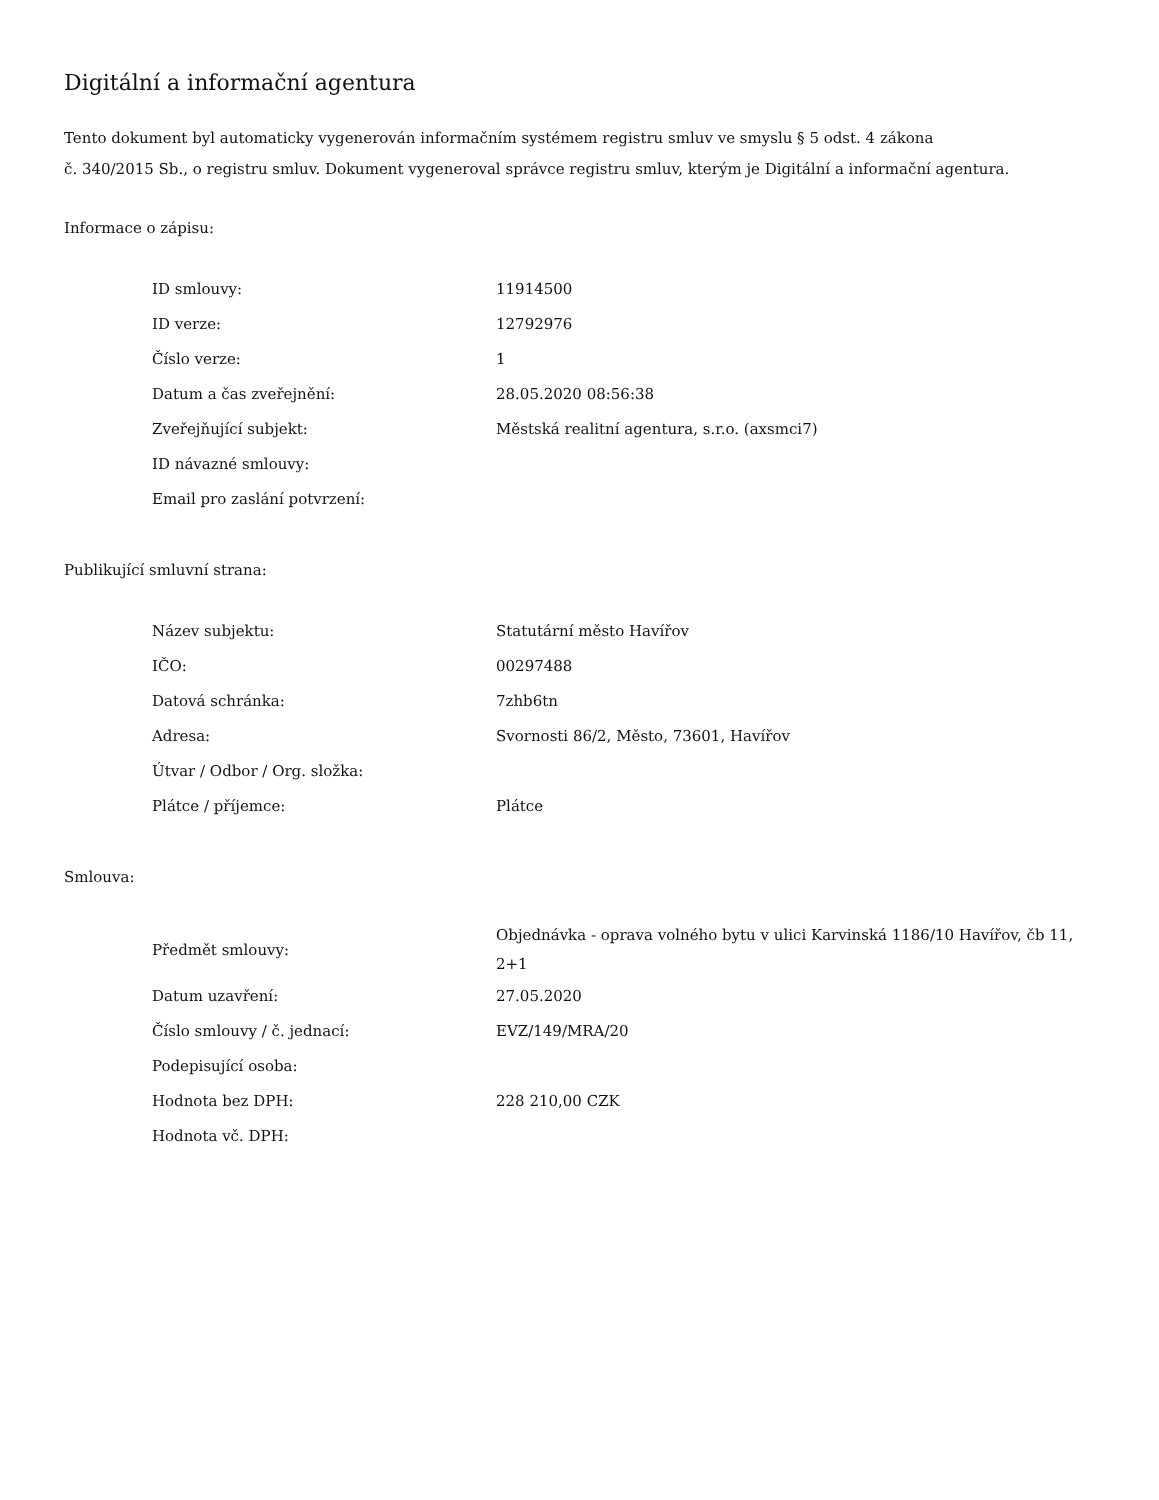Digitální a informační agentura
Tento dokument byl automaticky vygenerován informačním systémem registru smluv ve smyslu § 5 odst. 4 zákona
č. 340/2015 Sb., o registru smluv. Dokument vygeneroval správce registru smluv, kterým je Digitální a informační agentura.
Informace o zápisu:
| ID smlouvy: | 11914500 |
| ID verze: | 12792976 |
| Číslo verze: | 1 |
| Datum a čas zveřejnění: | 28.05.2020 08:56:38 |
| Zveřejňující subjekt: | Městská realitní agentura, s.r.o. (axsmci7) |
| ID návazné smlouvy: | |
| Email pro zaslání potvrzení: | |
Publikující smluvní strana:
| Název subjektu: | Statutární město Havířov |
| IČO: | 00297488 |
| Datová schránka: | 7zhb6tn |
| Adresa: | Svornosti 86/2, Město, 73601, Havířov |
| Útvar / Odbor / Org. složka: | |
| Plátce / příjemce: | Plátce |
Smlouva:
| Předmět smlouvy: | Objednávka - oprava volného bytu v ulici Karvinská 1186/10 Havířov, čb 11, 2+1 |
| Datum uzavření: | 27.05.2020 |
| Číslo smlouvy / č. jednací: | EVZ/149/MRA/20 |
| Podepisující osoba: | |
| Hodnota bez DPH: | 228 210,00 CZK |
| Hodnota vč. DPH: | |